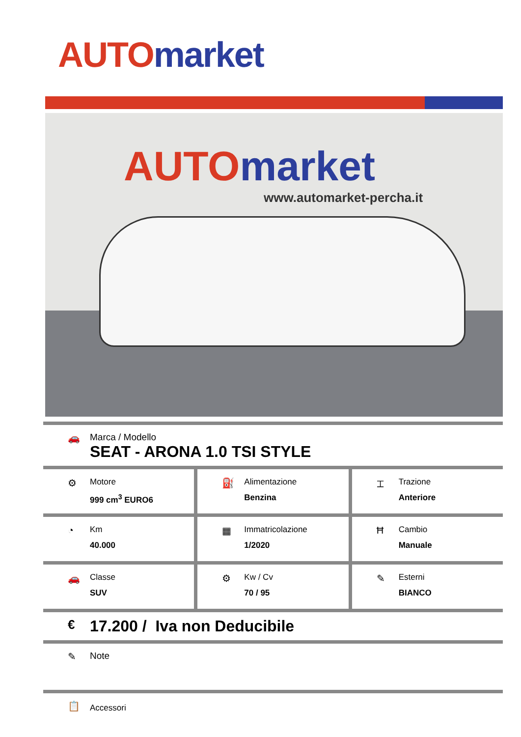AUTO market
AUTO market
www.automarket-percha.it
🚗 Marca / Modello
SEAT - ARONA 1.0 TSI STYLE
⚙
Motore
999 cm<sup>3</sup> EURO6
⛽
Alimentazione
Benzina
⌶
Trazione
Anteriore
◔
Km
40.000
▦
Immatricolazione
1/2020
Ħ
Cambio
Manuale
🚗
Classe
SUV
⚙
Kw / Cv
70 / 95
✎
Esterni
BIANCO
€
17.200 / Iva non Deducibile
✎ Note
📋
Accessori